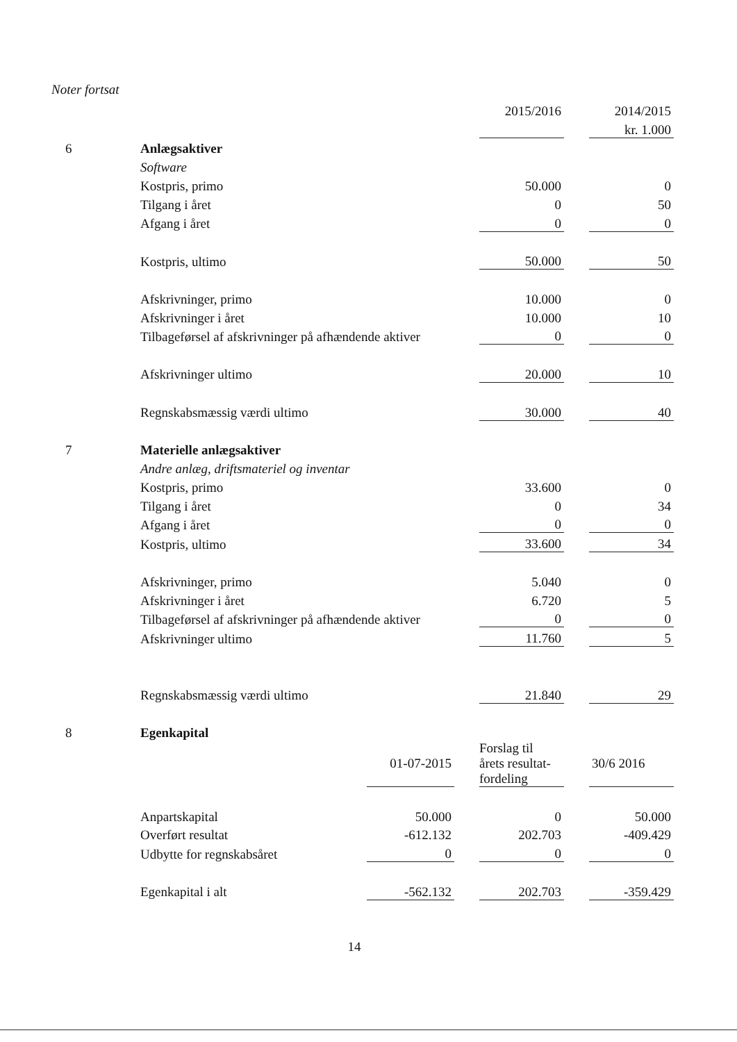Noter fortsat
| | | | | 2015/2016 | | 2014/2015 |
| | | | | | | kr. 1.000 |
| 6 | Anlægsaktiver | | | | | |
| | Software | | | | | |
| | Kostpris, primo | | | 50.000 | | 0 |
| | Tilgang i året | | | 0 | | 50 |
| | Afgang i året | | | 0 | | 0 |
| | Kostpris, ultimo | | | 50.000 | | 50 |
| | Afskrivninger, primo | | | 10.000 | | 0 |
| | Afskrivninger i året | | | 10.000 | | 10 |
| | Tilbageførsel af afskrivninger på afhændende aktiver | | | 0 | | 0 |
| | Afskrivninger ultimo | | | 20.000 | | 10 |
| | Regnskabsmæssig værdi ultimo | | | 30.000 | | 40 |
| 7 | Materielle anlægsaktiver | | | | | |
| | Andre anlæg, driftsmateriel og inventar | | | | | |
| | Kostpris, primo | | | 33.600 | | 0 |
| | Tilgang i året | | | 0 | | 34 |
| | Afgang i året | | | 0 | | 0 |
| | Kostpris, ultimo | | | 33.600 | | 34 |
| | Afskrivninger, primo | | | 5.040 | | 0 |
| | Afskrivninger i året | | | 6.720 | | 5 |
| | Tilbageførsel af afskrivninger på afhændende aktiver | | | 0 | | 0 |
| | Afskrivninger ultimo | | | 11.760 | | 5 |
| | Regnskabsmæssig værdi ultimo | | | 21.840 | | 29 |
| 8 | Egenkapital | | | | | |
| | | 01-07-2015 | | Forslag til årets resultat- fordeling | | 30/6 2016 |
| | Anpartskapital | 50.000 | | 0 | | 50.000 |
| | Overført resultat | -612.132 | | 202.703 | | -409.429 |
| | Udbytte for regnskabsåret | 0 | | 0 | | 0 |
| | Egenkapital i alt | -562.132 | | 202.703 | | -359.429 |
14